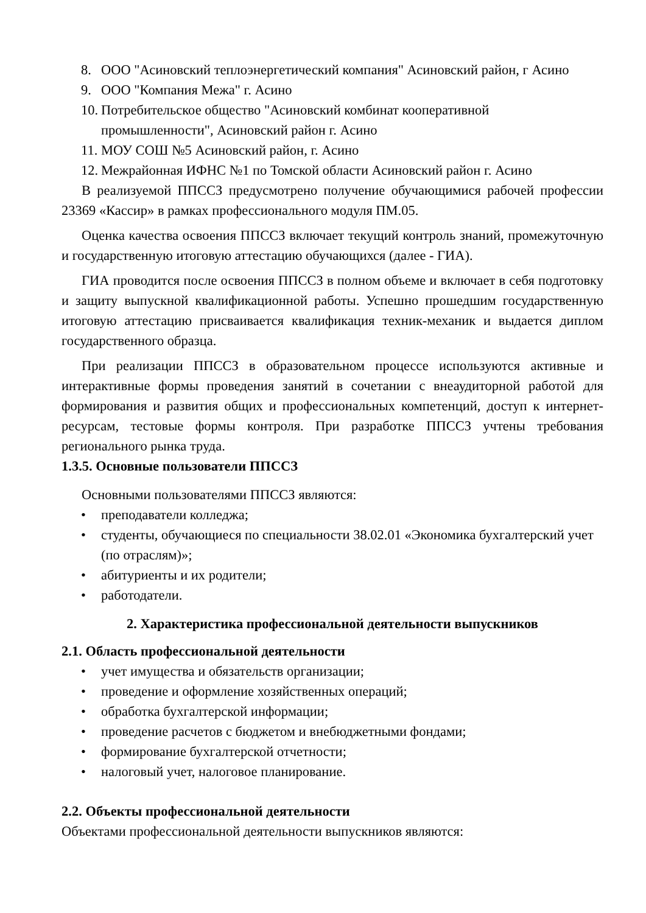8. ООО "Асиновский теплоэнергетический компания" Асиновский район, г Асино
9. ООО "Компания Межа" г. Асино
10. Потребительское общество "Асиновский комбинат кооперативной промышленности", Асиновский район г. Асино
11. МОУ СОШ №5 Асиновский район, г. Асино
12. Межрайонная ИФНС №1 по Томской области Асиновский район г. Асино
В реализуемой ППССЗ предусмотрено получение обучающимися рабочей профессии 23369 «Кассир» в рамках профессионального модуля ПМ.05.
Оценка качества освоения ППССЗ включает текущий контроль знаний, промежуточную и государственную итоговую аттестацию обучающихся (далее - ГИА).
ГИА проводится после освоения ППССЗ в полном объеме и включает в себя подготовку и защиту выпускной квалификационной работы. Успешно прошедшим государственную итоговую аттестацию присваивается квалификация техник-механик и выдается диплом государственного образца.
При реализации ППССЗ в образовательном процессе используются активные и интерактивные формы проведения занятий в сочетании с внеаудиторной работой для формирования и развития общих и профессиональных компетенций, доступ к интернет-ресурсам, тестовые формы контроля. При разработке ППССЗ учтены требования регионального рынка труда.
1.3.5. Основные пользователи ППССЗ
Основными пользователями ППССЗ являются:
• преподаватели колледжа;
• студенты, обучающиеся по специальности 38.02.01 «Экономика бухгалтерский учет (по отраслям)»;
• абитуриенты и их родители;
• работодатели.
2. Характеристика профессиональной деятельности выпускников
2.1. Область профессиональной деятельности
• учет имущества и обязательств организации;
• проведение и оформление хозяйственных операций;
• обработка бухгалтерской информации;
• проведение расчетов с бюджетом и внебюджетными фондами;
• формирование бухгалтерской отчетности;
• налоговый учет, налоговое планирование.
2.2. Объекты профессиональной деятельности
Объектами профессиональной деятельности выпускников являются: